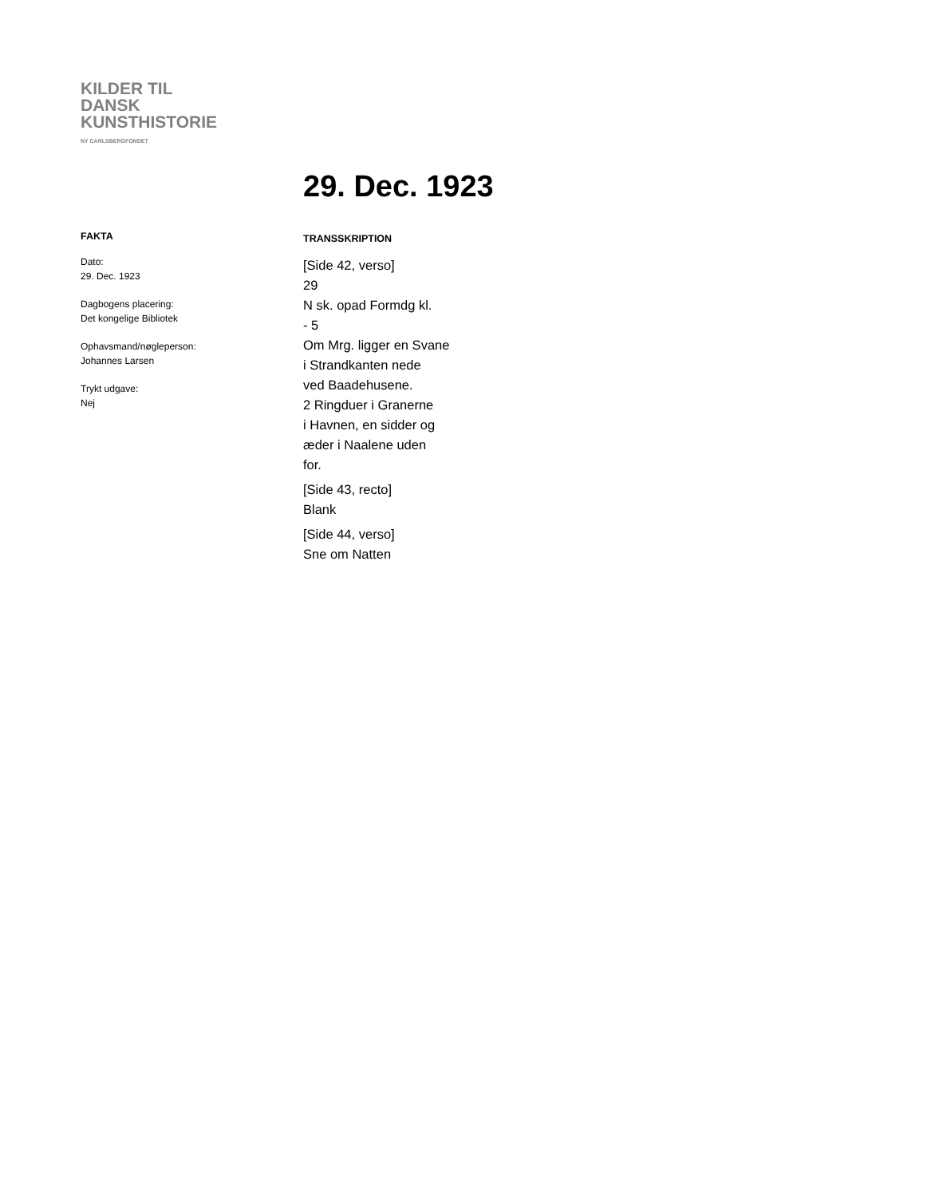KILDER TIL
DANSK
KUNSTHISTORIE
NY CARLSBERGFONDET
29. Dec. 1923
FAKTA
Dato:
29. Dec. 1923
Dagbogens placering:
Det kongelige Bibliotek
Ophavsmand/nøgleperson:
Johannes Larsen
Trykt udgave:
Nej
TRANSSKRIPTION
[Side 42, verso]
29
N sk. opad Formdg kl.
- 5
Om Mrg. ligger en Svane
i Strandkanten nede
ved Baadehusene.
2 Ringduer i Granerne
i Havnen, en sidder og
æder i Naalene uden
for.
[Side 43, recto]
Blank
[Side 44, verso]
Sne om Natten